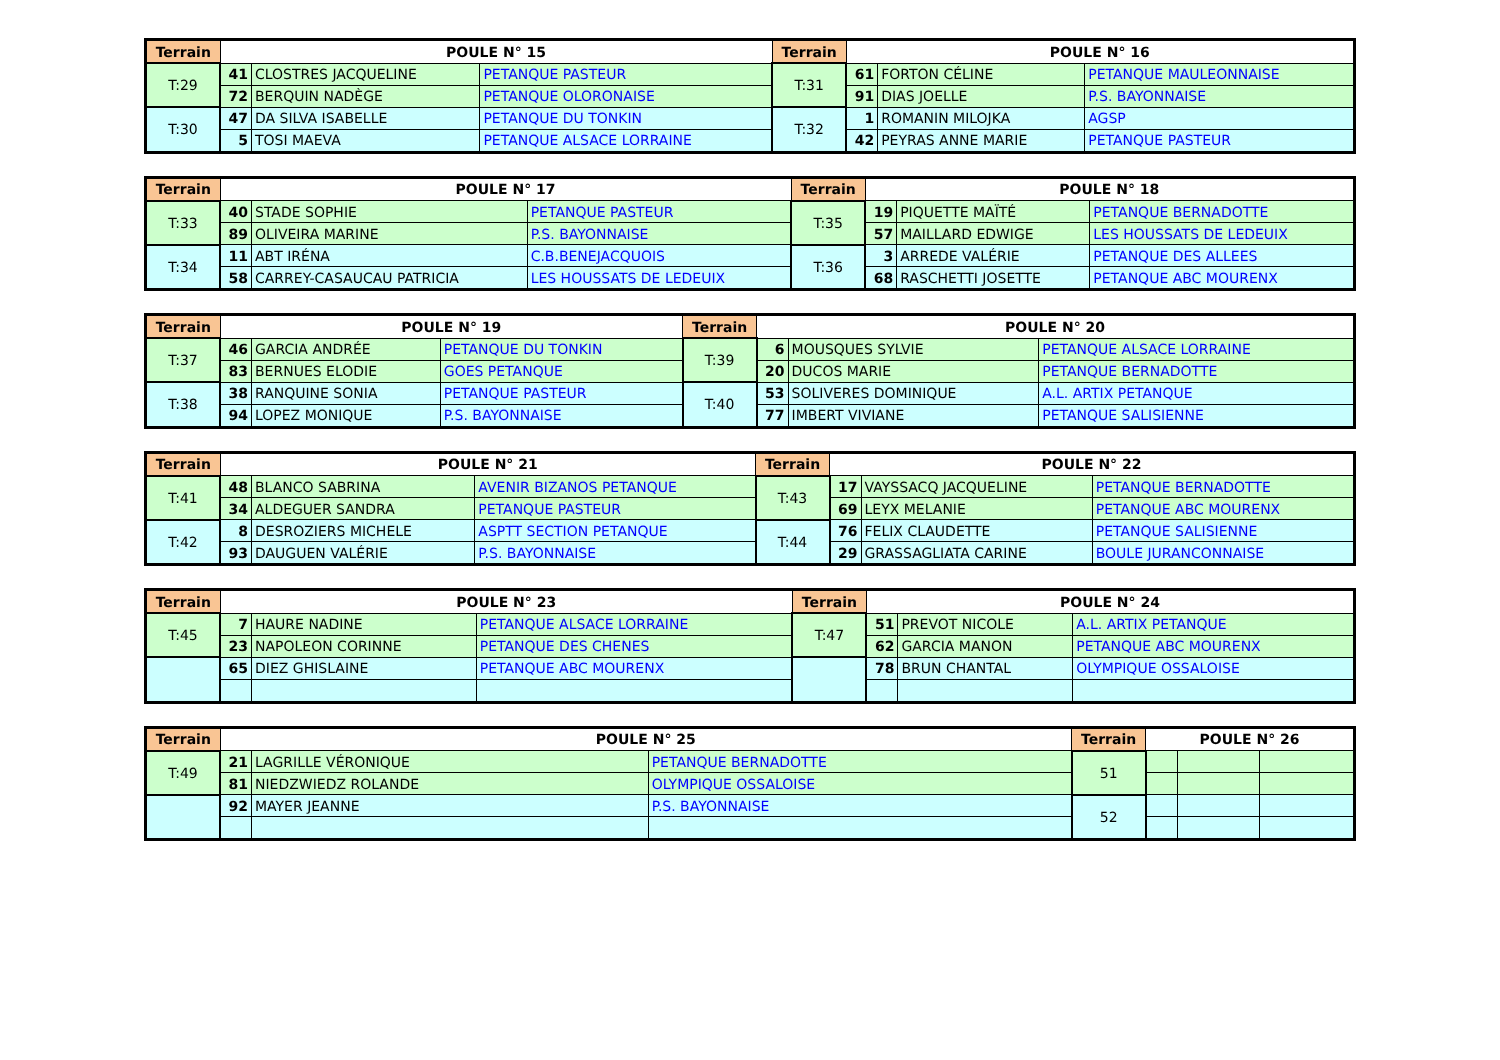| Terrain | POULE N° 15 | | | Terrain | POULE N° 16 | | |
| --- | --- | --- | --- | --- | --- | --- | --- |
| T:29 | 41 | CLOSTRES JACQUELINE | PETANQUE PASTEUR | T:31 | 61 | FORTON CÉLINE | PETANQUE MAULEONNAISE |
| | 72 | BERQUIN NADÈGE | PETANQUE OLORONAISE | | 91 | DIAS JOELLE | P.S. BAYONNAISE |
| T:30 | 47 | DA SILVA ISABELLE | PETANQUE DU TONKIN | T:32 | 1 | ROMANIN MILOJKA | AGSP |
| | 5 | TOSI MAEVA | PETANQUE ALSACE LORRAINE | | 42 | PEYRAS ANNE MARIE | PETANQUE PASTEUR |
| Terrain | POULE N° 17 | | | Terrain | POULE N° 18 | | |
| --- | --- | --- | --- | --- | --- | --- | --- |
| T:33 | 40 | STADE SOPHIE | PETANQUE PASTEUR | T:35 | 19 | PIQUETTE MAÏTÉ | PETANQUE BERNADOTTE |
| | 89 | OLIVEIRA MARINE | P.S. BAYONNAISE | | 57 | MAILLARD EDWIGE | LES HOUSSATS DE LEDEUIX |
| T:34 | 11 | ABT IRÉNA | C.B.BENEJACQUOIS | T:36 | 3 | ARREDE VALÉRIE | PETANQUE DES ALLEES |
| | 58 | CARREY-CASAUCAU PATRICIA | LES HOUSSATS DE LEDEUIX | | 68 | RASCHETTI JOSETTE | PETANQUE ABC MOURENX |
| Terrain | POULE N° 19 | | | Terrain | POULE N° 20 | | |
| --- | --- | --- | --- | --- | --- | --- | --- |
| T:37 | 46 | GARCIA ANDRÉE | PETANQUE DU TONKIN | T:39 | 6 | MOUSQUES SYLVIE | PETANQUE ALSACE LORRAINE |
| | 83 | BERNUES ELODIE | GOES PETANQUE | | 20 | DUCOS MARIE | PETANQUE BERNADOTTE |
| T:38 | 38 | RANQUINE SONIA | PETANQUE PASTEUR | T:40 | 53 | SOLIVERES DOMINIQUE | A.L. ARTIX PETANQUE |
| | 94 | LOPEZ MONIQUE | P.S. BAYONNAISE | | 77 | IMBERT VIVIANE | PETANQUE SALISIENNE |
| Terrain | POULE N° 21 | | | Terrain | POULE N° 22 | | |
| --- | --- | --- | --- | --- | --- | --- | --- |
| T:41 | 48 | BLANCO SABRINA | AVENIR BIZANOS PETANQUE | T:43 | 17 | VAYSSACQ JACQUELINE | PETANQUE BERNADOTTE |
| | 34 | ALDEGUER SANDRA | PETANQUE PASTEUR | | 69 | LEYX MELANIE | PETANQUE ABC MOURENX |
| T:42 | 8 | DESROZIERS MICHELE | ASPTT SECTION PETANQUE | T:44 | 76 | FELIX CLAUDETTE | PETANQUE SALISIENNE |
| | 93 | DAUGUEN VALÉRIE | P.S. BAYONNAISE | | 29 | GRASSAGLIATA CARINE | BOULE JURANCONNAISE |
| Terrain | POULE N° 23 | | | Terrain | POULE N° 24 | | |
| --- | --- | --- | --- | --- | --- | --- | --- |
| T:45 | 7 | HAURE NADINE | PETANQUE ALSACE LORRAINE | T:47 | 51 | PREVOT NICOLE | A.L. ARTIX PETANQUE |
| | 23 | NAPOLEON CORINNE | PETANQUE DES CHENES | | 62 | GARCIA MANON | PETANQUE ABC MOURENX |
| | 65 | DIEZ GHISLAINE | PETANQUE ABC MOURENX | | 78 | BRUN CHANTAL | OLYMPIQUE OSSALOISE |
| Terrain | POULE N° 25 | | | Terrain | POULE N° 26 | | |
| --- | --- | --- | --- | --- | --- | --- | --- |
| T:49 | 21 | LAGRILLE VÉRONIQUE | PETANQUE BERNADOTTE | 51 | | | |
| | 81 | NIEDZWIEDZ ROLANDE | OLYMPIQUE OSSALOISE | | | | |
| | 92 | MAYER JEANNE | P.S. BAYONNAISE | 52 | | | |